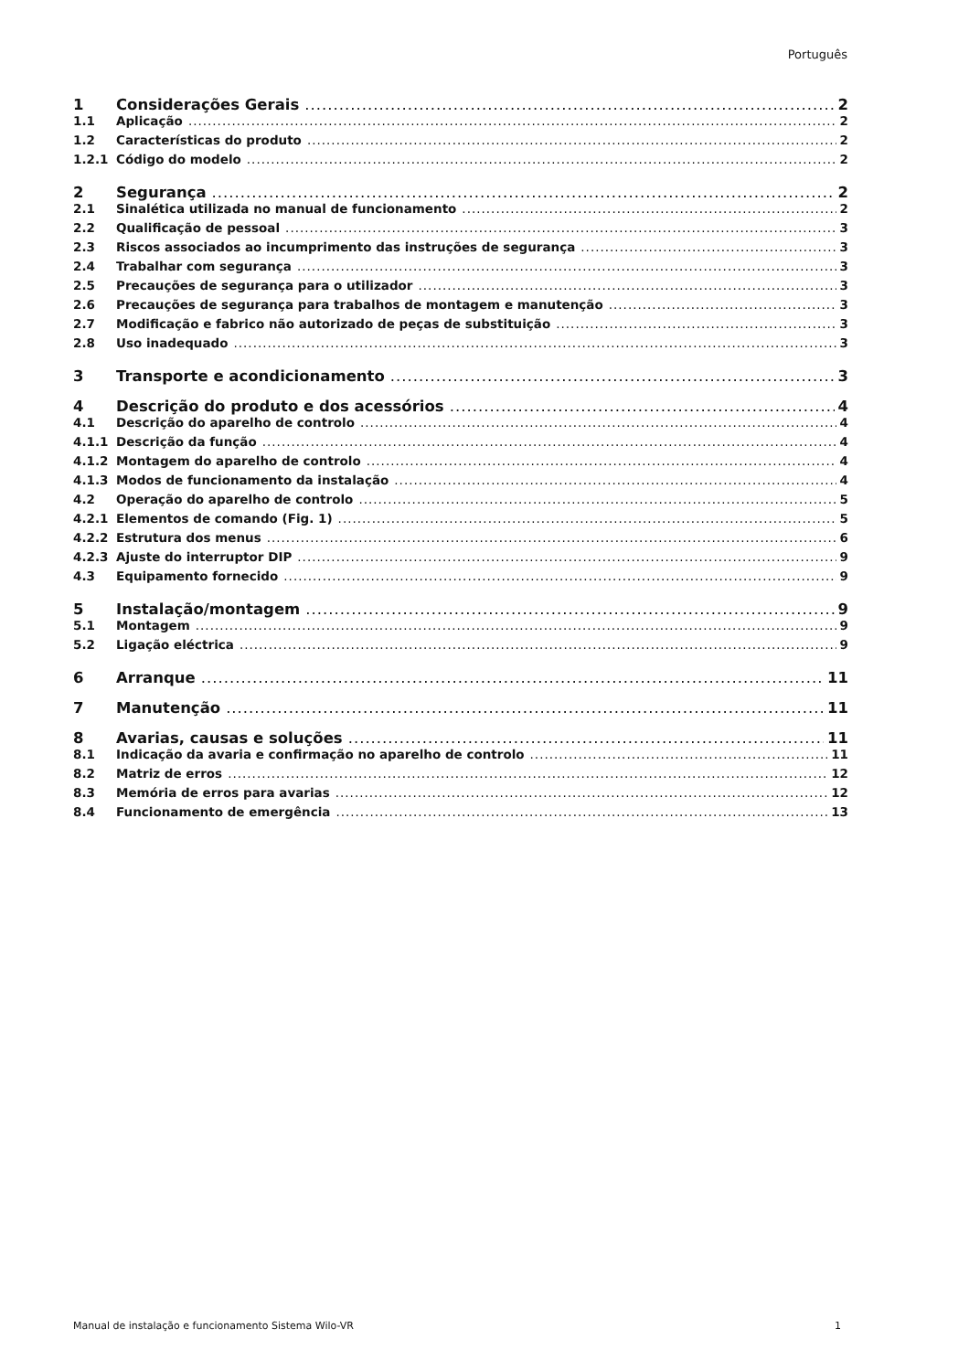Português
1 Considerações Gerais 2
1.1 Aplicação 2
1.2 Características do produto 2
1.2.1 Código do modelo 2
2 Segurança 2
2.1 Sinalética utilizada no manual de funcionamento 2
2.2 Qualificação de pessoal 3
2.3 Riscos associados ao incumprimento das instruções de segurança 3
2.4 Trabalhar com segurança 3
2.5 Precauções de segurança para o utilizador 3
2.6 Precauções de segurança para trabalhos de montagem e manutenção 3
2.7 Modificação e fabrico não autorizado de peças de substituição 3
2.8 Uso inadequado 3
3 Transporte e acondicionamento 3
4 Descrição do produto e dos acessórios 4
4.1 Descrição do aparelho de controlo 4
4.1.1 Descrição da função 4
4.1.2 Montagem do aparelho de controlo 4
4.1.3 Modos de funcionamento da instalação 4
4.2 Operação do aparelho de controlo 5
4.2.1 Elementos de comando (Fig. 1) 5
4.2.2 Estrutura dos menus 6
4.2.3 Ajuste do interruptor DIP 9
4.3 Equipamento fornecido 9
5 Instalação/montagem 9
5.1 Montagem 9
5.2 Ligação eléctrica 9
6 Arranque 11
7 Manutenção 11
8 Avarias, causas e soluções 11
8.1 Indicação da avaria e confirmação no aparelho de controlo 11
8.2 Matriz de erros 12
8.3 Memória de erros para avarias 12
8.4 Funcionamento de emergência 13
Manual de instalação e funcionamento Sistema Wilo-VR 1